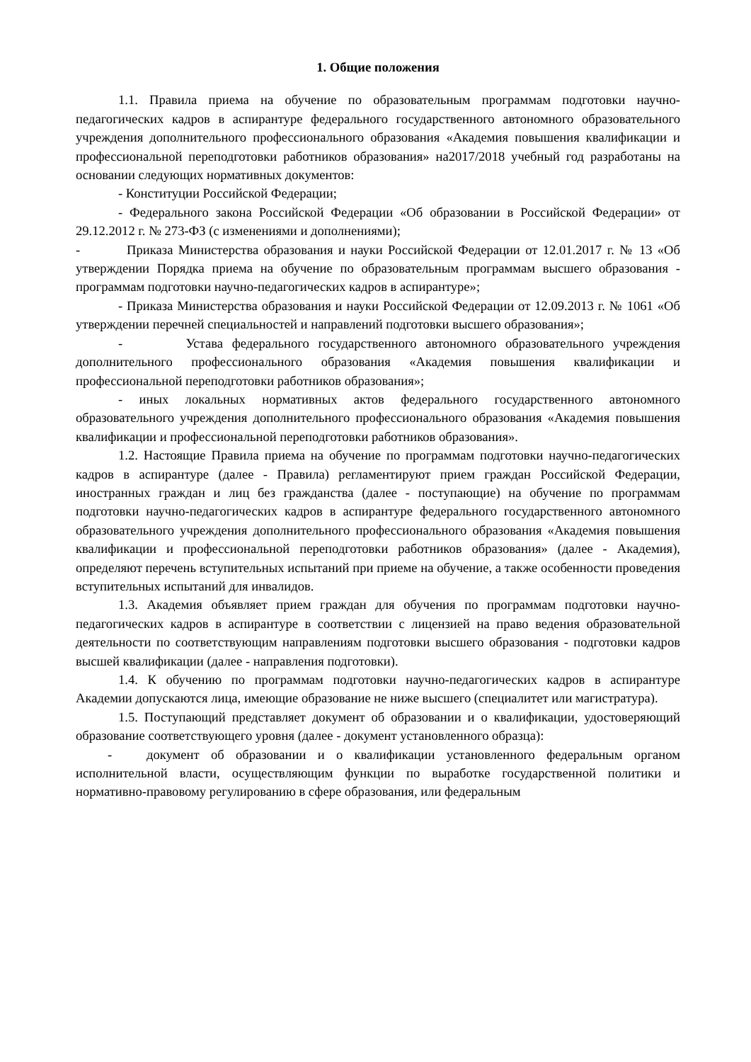1. Общие положения
1.1. Правила приема на обучение по образовательным программам подготовки научно-педагогических кадров в аспирантуре федерального государственного автономного образовательного учреждения дополнительного профессионального образования «Академия повышения квалификации и профессиональной переподготовки работников образования» на2017/2018 учебный год разработаны на основании следующих нормативных документов:
- Конституции Российской Федерации;
- Федерального закона Российской Федерации «Об образовании в Российской Федерации» от 29.12.2012 г. № 273-ФЗ (с изменениями и дополнениями);
- Приказа Министерства образования и науки Российской Федерации от 12.01.2017 г. № 13 «Об утверждении Порядка приема на обучение по образовательным программам высшего образования - программам подготовки научно-педагогических кадров в аспирантуре»;
- Приказа Министерства образования и науки Российской Федерации от 12.09.2013 г. № 1061 «Об утверждении перечней специальностей и направлений подготовки высшего образования»;
- Устава федерального государственного автономного образовательного учреждения дополнительного профессионального образования «Академия повышения квалификации и профессиональной переподготовки работников образования»;
- иных локальных нормативных актов федерального государственного автономного образовательного учреждения дополнительного профессионального образования «Академия повышения квалификации и профессиональной переподготовки работников образования».
1.2. Настоящие Правила приема на обучение по программам подготовки научно-педагогических кадров в аспирантуре (далее - Правила) регламентируют прием граждан Российской Федерации, иностранных граждан и лиц без гражданства (далее - поступающие) на обучение по программам подготовки научно-педагогических кадров в аспирантуре федерального государственного автономного образовательного учреждения дополнительного профессионального образования «Академия повышения квалификации и профессиональной переподготовки работников образования» (далее - Академия), определяют перечень вступительных испытаний при приеме на обучение, а также особенности проведения вступительных испытаний для инвалидов.
1.3. Академия объявляет прием граждан для обучения по программам подготовки научно-педагогических кадров в аспирантуре в соответствии с лицензией на право ведения образовательной деятельности по соответствующим направлениям подготовки высшего образования - подготовки кадров высшей квалификации (далее - направления подготовки).
1.4. К обучению по программам подготовки научно-педагогических кадров в аспирантуре Академии допускаются лица, имеющие образование не ниже высшего (специалитет или магистратура).
1.5. Поступающий представляет документ об образовании и о квалификации, удостоверяющий образование соответствующего уровня (далее - документ установленного образца):
- документ об образовании и о квалификации установленного федеральным органом исполнительной власти, осуществляющим функции по выработке государственной политики и нормативно-правовому регулированию в сфере образования, или федеральным